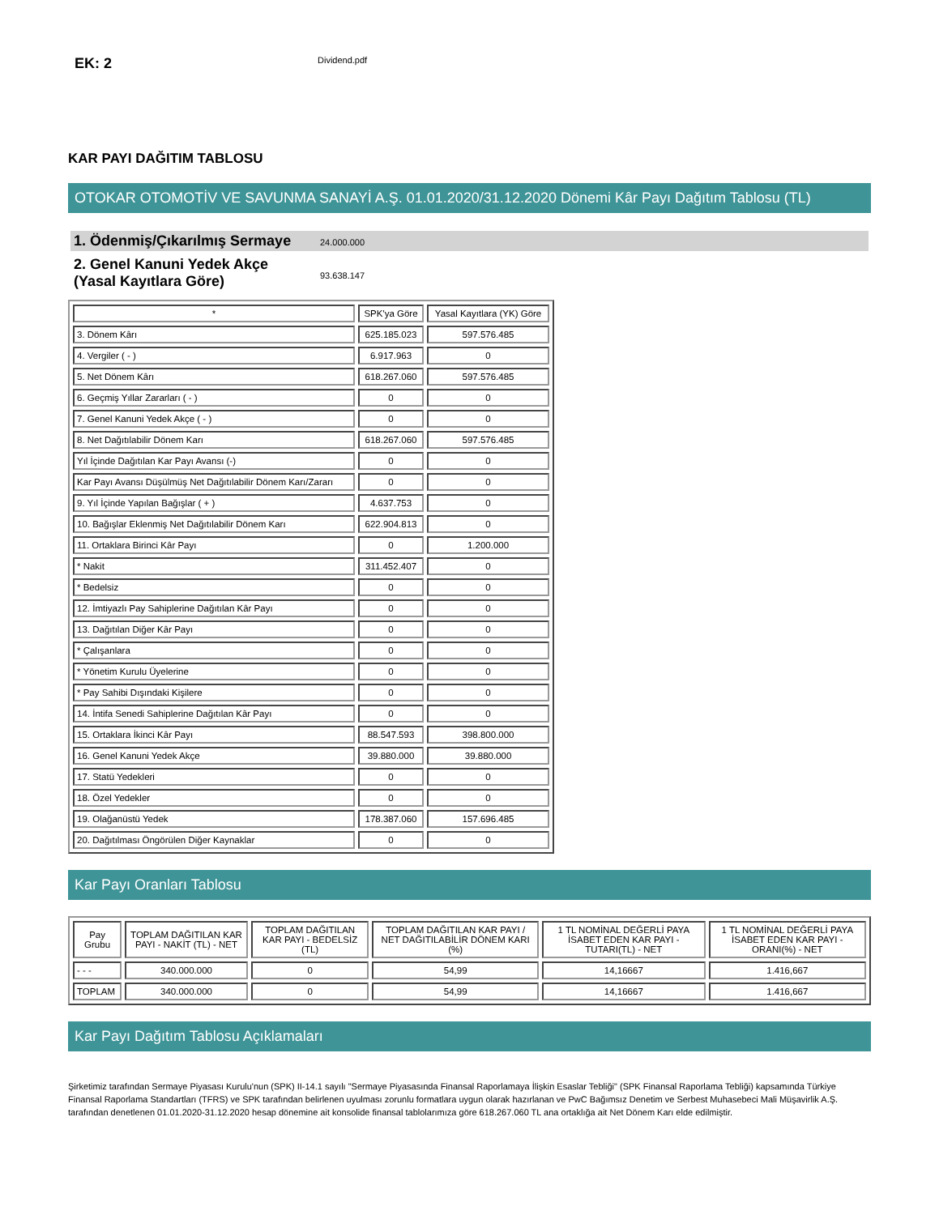EK: 2
Dividend.pdf
KAR PAYI DAĞITIM TABLOSU
OTOKAR OTOMOTİV VE SAVUNMA SANAYİ A.Ş. 01.01.2020/31.12.2020 Dönemi Kâr Payı Dağıtım Tablosu (TL)
1. Ödenmiş/Çıkarılmış Sermaye
24.000.000
2. Genel Kanuni Yedek Akçe (Yasal Kayıtlara Göre)
93.638.147
| * | SPK'ya Göre | Yasal Kayıtlara (YK) Göre |
| --- | --- | --- |
| 3. Dönem Kârı | 625.185.023 | 597.576.485 |
| 4. Vergiler ( - ) | 6.917.963 | 0 |
| 5. Net Dönem Kârı | 618.267.060 | 597.576.485 |
| 6. Geçmiş Yıllar Zararları ( - ) | 0 | 0 |
| 7. Genel Kanuni Yedek Akçe ( - ) | 0 | 0 |
| 8. Net Dağıtılabilir Dönem Karı | 618.267.060 | 597.576.485 |
| Yıl İçinde Dağıtılan Kar Payı Avansı (-) | 0 | 0 |
| Kar Payı Avansı Düşülmüş Net Dağıtılabilir Dönem Karı/Zararı | 0 | 0 |
| 9. Yıl İçinde Yapılan Bağışlar ( + ) | 4.637.753 | 0 |
| 10. Bağışlar Eklenmiş Net Dağıtılabilir Dönem Karı | 622.904.813 | 0 |
| 11. Ortaklara Birinci Kâr Payı | 0 | 1.200.000 |
| * Nakit | 311.452.407 | 0 |
| * Bedelsiz | 0 | 0 |
| 12. İmtiyazlı Pay Sahiplerine Dağıtılan Kâr Payı | 0 | 0 |
| 13. Dağıtılan Diğer Kâr Payı | 0 | 0 |
| * Çalışanlara | 0 | 0 |
| * Yönetim Kurulu Üyelerine | 0 | 0 |
| * Pay Sahibi Dışındaki Kişilere | 0 | 0 |
| 14. İntifa Senedi Sahiplerine Dağıtılan Kâr Payı | 0 | 0 |
| 15. Ortaklara İkinci Kâr Payı | 88.547.593 | 398.800.000 |
| 16. Genel Kanuni Yedek Akçe | 39.880.000 | 39.880.000 |
| 17. Statü Yedekleri | 0 | 0 |
| 18. Özel Yedekler | 0 | 0 |
| 19. Olağanüstü Yedek | 178.387.060 | 157.696.485 |
| 20. Dağıtılması Öngörülen Diğer Kaynaklar | 0 | 0 |
Kar Payı Oranları Tablosu
| Pay Grubu | TOPLAM DAĞITILAN KAR PAYI - NAKİT (TL) - NET | TOPLAM DAĞITILAN KAR PAYI - BEDELSİZ (TL) | TOPLAM DAĞITILAN KAR PAYI / NET DAĞITILABİLİR DÖNEM KARI (%) | 1 TL NOMİNAL DEĞERLİ PAYA İSABET EDEN KAR PAYI - TUTARI(TL) - NET | 1 TL NOMİNAL DEĞERLİ PAYA İSABET EDEN KAR PAYI - ORANI(%) - NET |
| --- | --- | --- | --- | --- | --- |
| - - - | 340.000.000 | 0 | 54,99 | 14,16667 | 1.416,667 |
| TOPLAM | 340.000.000 | 0 | 54,99 | 14,16667 | 1.416,667 |
Kar Payı Dağıtım Tablosu Açıklamaları
Şirketimiz tarafından Sermaye Piyasası Kurulu'nun (SPK) II-14.1 sayılı "Sermaye Piyasasında Finansal Raporlamaya İlişkin Esaslar Tebliği" (SPK Finansal Raporlama Tebliği) kapsamında Türkiye Finansal Raporlama Standartları (TFRS) ve SPK tarafından belirlenen uyulması zorunlu formatlara uygun olarak hazırlanan ve PwC Bağımsız Denetim ve Serbest Muhasebeci Mali Müşavirlik A.Ş. tarafından denetlenen 01.01.2020-31.12.2020 hesap dönemine ait konsolide finansal tablolarımıza göre 618.267.060 TL ana ortaklığa ait Net Dönem Karı elde edilmiştir.